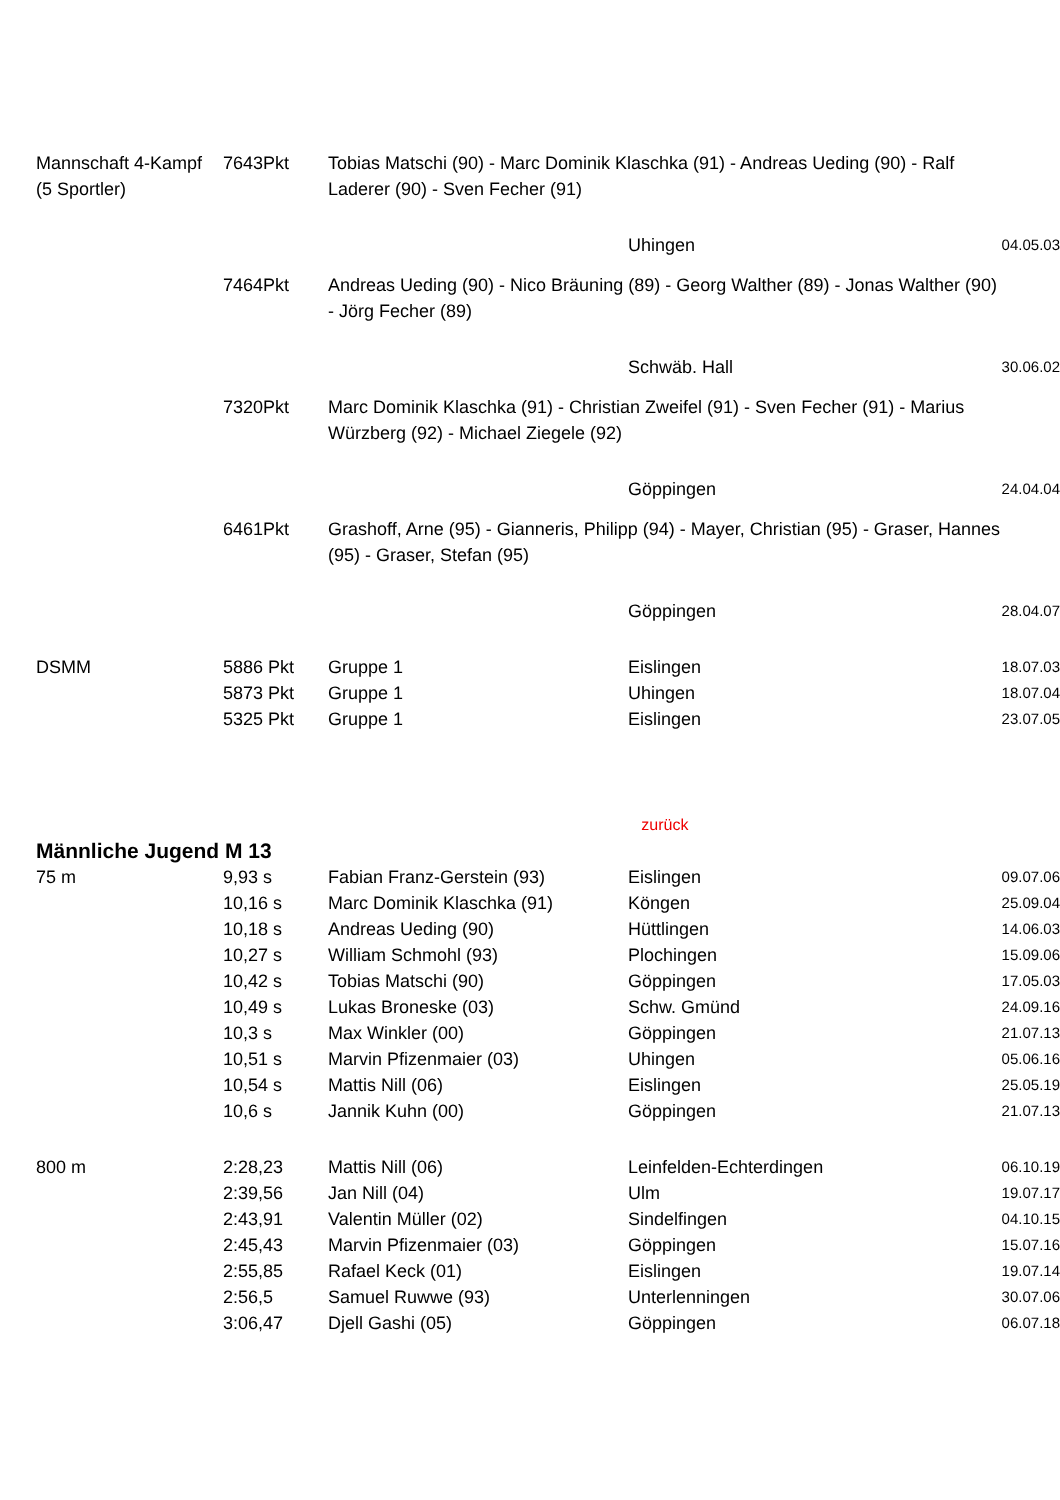| Mannschaft 4-Kampf (5 Sportler) | 7643Pkt | Tobias Matschi (90) - Marc Dominik Klaschka (91) - Andreas Ueding (90) - Ralf Laderer (90) - Sven Fecher (91) | | |
| | | | Uhingen | 04.05.03 |
| | 7464Pkt | Andreas Ueding (90) - Nico Bräuning (89) - Georg Walther (89) - Jonas Walther (90) - Jörg Fecher (89) | | |
| | | | Schwäb. Hall | 30.06.02 |
| | 7320Pkt | Marc Dominik Klaschka (91) - Christian Zweifel (91) - Sven Fecher (91) - Marius Würzberg (92) - Michael Ziegele (92) | | |
| | | | Göppingen | 24.04.04 |
| | 6461Pkt | Grashoff, Arne (95) - Gianneris, Philipp (94) - Mayer, Christian (95) - Graser, Hannes (95) - Graser, Stefan (95) | | |
| | | | Göppingen | 28.04.07 |
| DSMM | 5886 Pkt | Gruppe 1 | Eislingen | 18.07.03 |
| | 5873 Pkt | Gruppe 1 | Uhingen | 18.07.04 |
| | 5325 Pkt | Gruppe 1 | Eislingen | 23.07.05 |
| | | | zurück | |
| Männliche Jugend M 13 | | | | |
| 75 m | 9,93 s | Fabian Franz-Gerstein (93) | Eislingen | 09.07.06 |
| | 10,16 s | Marc Dominik Klaschka (91) | Köngen | 25.09.04 |
| | 10,18 s | Andreas Ueding (90) | Hüttlingen | 14.06.03 |
| | 10,27 s | William Schmohl (93) | Plochingen | 15.09.06 |
| | 10,42 s | Tobias Matschi (90) | Göppingen | 17.05.03 |
| | 10,49 s | Lukas Broneske (03) | Schw. Gmünd | 24.09.16 |
| | 10,3 s | Max Winkler (00) | Göppingen | 21.07.13 |
| | 10,51 s | Marvin Pfizenmaier (03) | Uhingen | 05.06.16 |
| | 10,54 s | Mattis Nill (06) | Eislingen | 25.05.19 |
| | 10,6 s | Jannik Kuhn (00) | Göppingen | 21.07.13 |
| 800 m | 2:28,23 | Mattis Nill (06) | Leinfelden-Echterdingen | 06.10.19 |
| | 2:39,56 | Jan Nill (04) | Ulm | 19.07.17 |
| | 2:43,91 | Valentin Müller (02) | Sindelfingen | 04.10.15 |
| | 2:45,43 | Marvin Pfizenmaier (03) | Göppingen | 15.07.16 |
| | 2:55,85 | Rafael Keck (01) | Eislingen | 19.07.14 |
| | 2:56,5 | Samuel Ruwwe (93) | Unterlenningen | 30.07.06 |
| | 3:06,47 | Djell Gashi (05) | Göppingen | 06.07.18 |